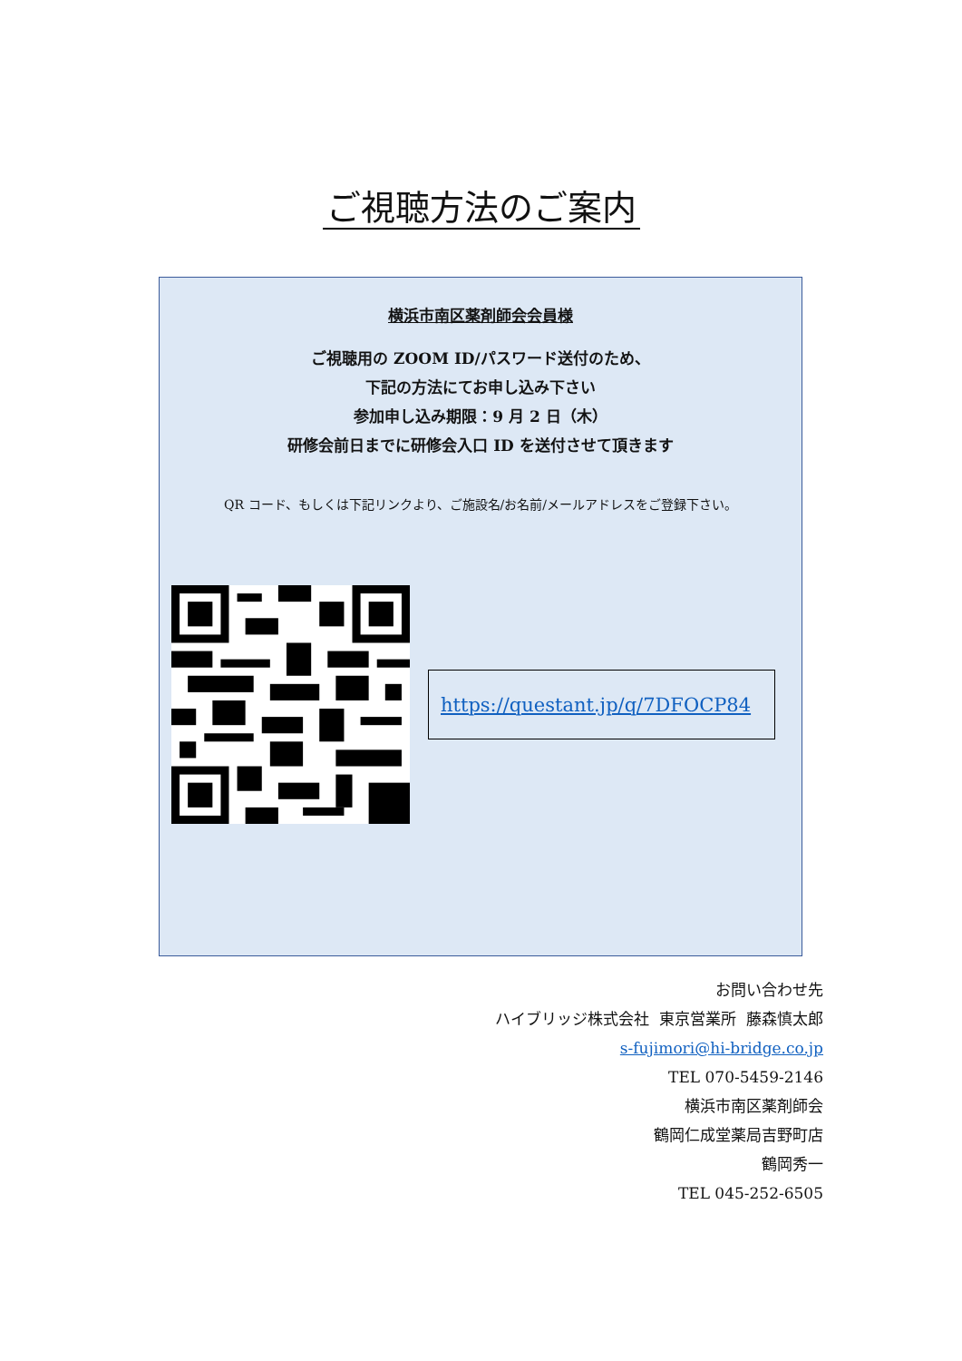ご視聴方法のご案内
横浜市南区薬剤師会会員様
ご視聴用の ZOOM ID/パスワード送付のため、
下記の方法にてお申し込み下さい
参加申し込み期限：9 月 2 日（木）
研修会前日までに研修会入口 ID を送付させて頂きます
QR コード、もしくは下記リンクより、ご施設名/お名前/メールアドレスをご登録下さい。
https://questant.jp/q/7DFOCP84
お問い合わせ先
ハイブリッジ株式会社 東京営業所 藤森慎太郎
s-fujimori@hi-bridge.co.jp
TEL 070-5459-2146
横浜市南区薬剤師会
鶴岡仁成堂薬局吉野町店
鶴岡秀一
TEL 045-252-6505